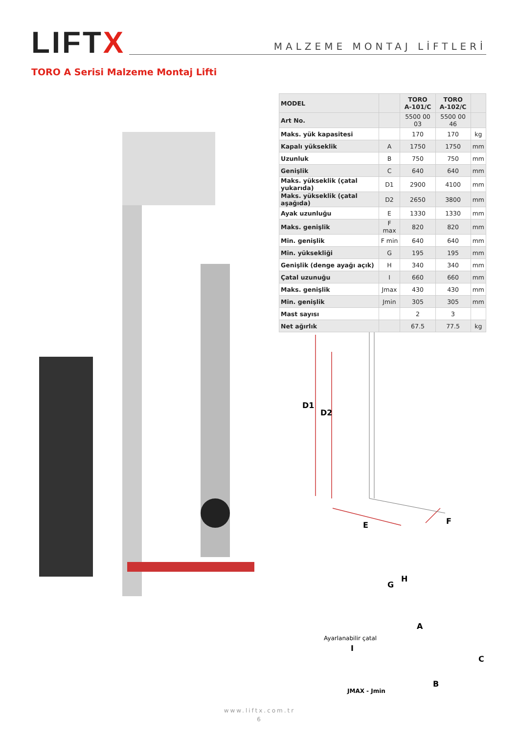LIFTX
MALZEME MONTAJ LİFTLERİ
TORO A Serisi Malzeme Montaj Lifti
| MODEL | | TORO A-101/C | TORO A-102/C | |
| --- | --- | --- | --- | --- |
| Art No. | | 5500 00 03 | 5500 00 46 | |
| Maks. yük kapasitesi | | 170 | 170 | kg |
| Kapalı yükseklik | A | 1750 | 1750 | mm |
| Uzunluk | B | 750 | 750 | mm |
| Genişlik | C | 640 | 640 | mm |
| Maks. yükseklik (çatal yukarıda) | D1 | 2900 | 4100 | mm |
| Maks. yükseklik (çatal aşağıda) | D2 | 2650 | 3800 | mm |
| Ayak uzunluğu | E | 1330 | 1330 | mm |
| Maks. genişlik | F max | 820 | 820 | mm |
| Min. genişlik | F min | 640 | 640 | mm |
| Min. yüksekliği | G | 195 | 195 | mm |
| Genişlik (denge ayağı açık) | H | 340 | 340 | mm |
| Çatal uzunuğu | I | 660 | 660 | mm |
| Maks. genişlik | Jmax | 430 | 430 | mm |
| Min. genişlik | Jmin | 305 | 305 | mm |
| Mast sayısı | | 2 | 3 | |
| Net ağırlık | | 67.5 | 77.5 | kg |
D1
D2
E
F
G
H
A
C
B
I
JMAX - Jmin
Ayarlanabilir çatal
www.liftx.com.tr
6